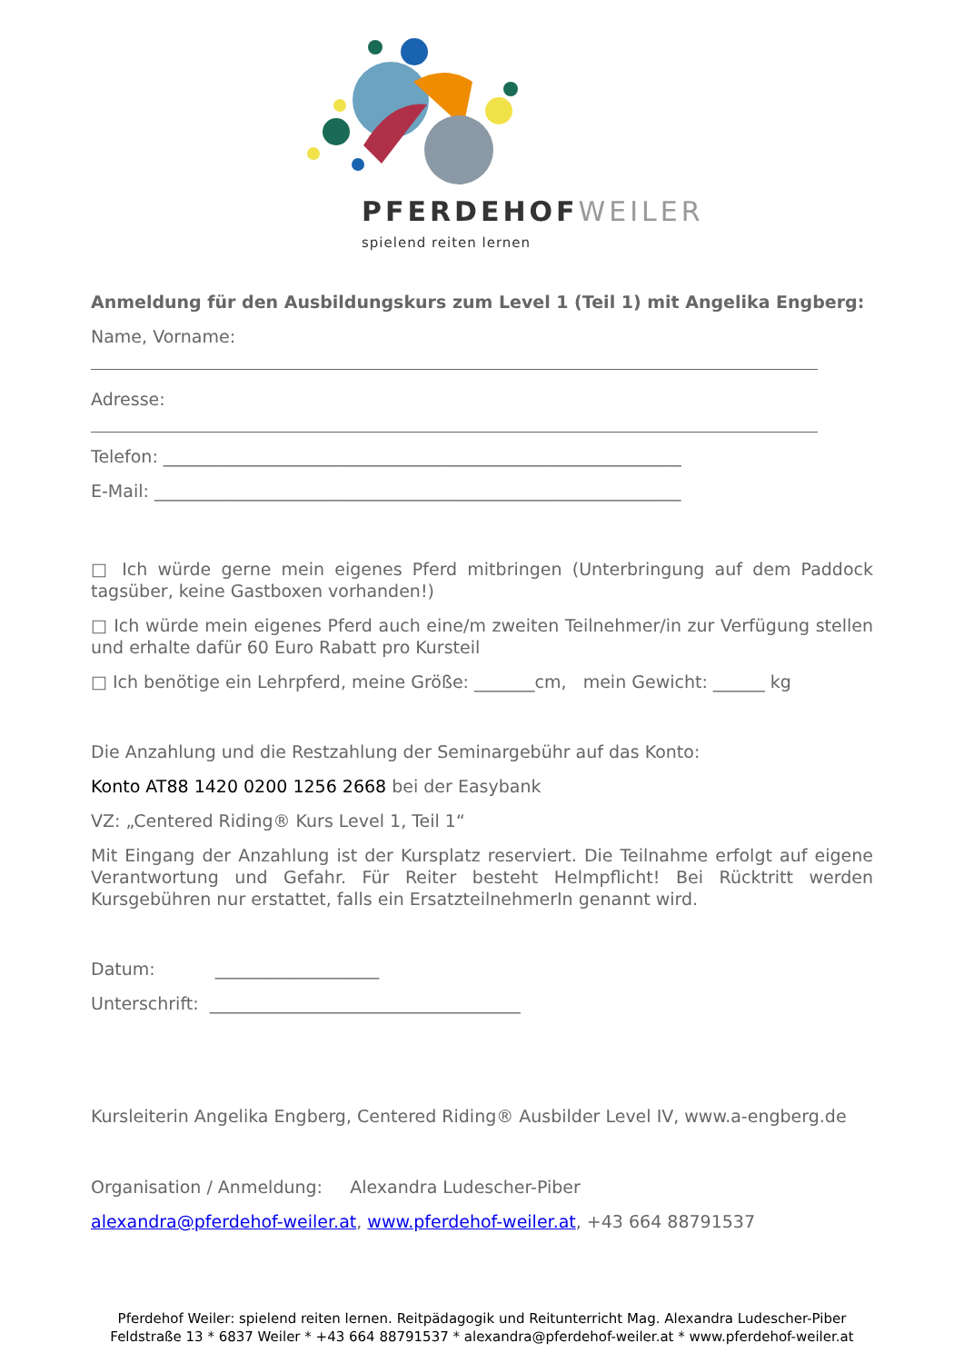PFERDEHOFWEILER
spielend reiten lernen
Anmeldung für den Ausbildungskurs zum Level 1 (Teil 1) mit Angelika Engberg:
Name, Vorname:
Adresse:
Telefon: ____________________________________________________________
E-Mail: _____________________________________________________________
□ Ich würde gerne mein eigenes Pferd mitbringen (Unterbringung auf dem Paddock tagsüber, keine Gastboxen vorhanden!)
□ Ich würde mein eigenes Pferd auch eine/m zweiten Teilnehmer/in zur Verfügung stellen und erhalte dafür 60 Euro Rabatt pro Kursteil
□ Ich benötige ein Lehrpferd, meine Größe: _______cm, mein Gewicht: ______ kg
Die Anzahlung und die Restzahlung der Seminargebühr auf das Konto:
Konto AT88 1420 0200 1256 2668 bei der Easybank
VZ: „Centered Riding® Kurs Level 1, Teil 1“
Mit Eingang der Anzahlung ist der Kursplatz reserviert. Die Teilnahme erfolgt auf eigene Verantwortung und Gefahr. Für Reiter besteht Helmpflicht! Bei Rücktritt werden Kursgebühren nur erstattet, falls ein ErsatzteilnehmerIn genannt wird.
Datum: ___________________
Unterschrift: ____________________________________
Kursleiterin Angelika Engberg, Centered Riding® Ausbilder Level IV, www.a-engberg.de
Organisation / Anmeldung: Alexandra Ludescher-Piber
alexandra@pferdehof-weiler.at, www.pferdehof-weiler.at, +43 664 88791537
Pferdehof Weiler: spielend reiten lernen. Reitpädagogik und Reitunterricht Mag. Alexandra Ludescher-Piber
Feldstraße 13 * 6837 Weiler * +43 664 88791537 * alexandra@pferdehof-weiler.at * www.pferdehof-weiler.at